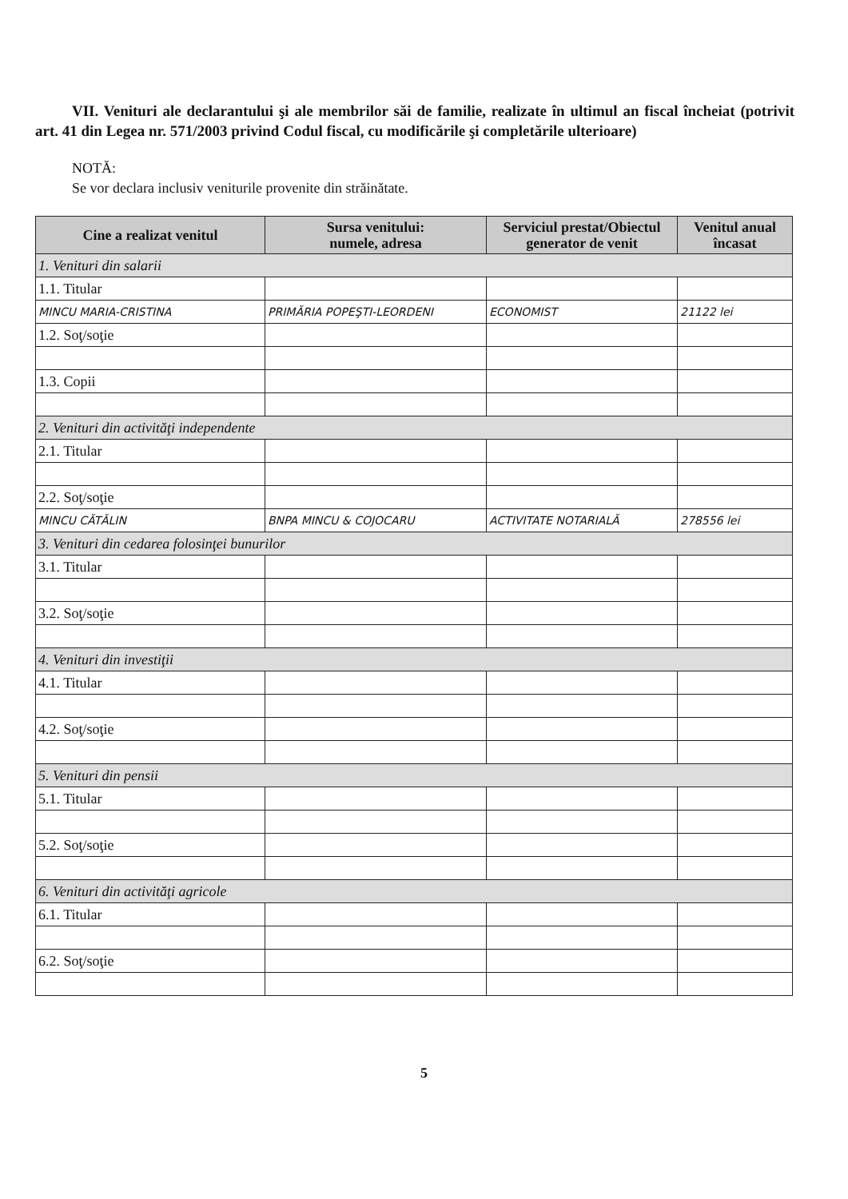VII. Venituri ale declarantului şi ale membrilor săi de familie, realizate în ultimul an fiscal încheiat (potrivit art. 41 din Legea nr. 571/2003 privind Codul fiscal, cu modificările şi completările ulterioare)
NOTĂ:
Se vor declara inclusiv veniturile provenite din străinătate.
| Cine a realizat venitul | Sursa venitului: numele, adresa | Serviciul prestat/Obiectul generator de venit | Venitul anual încasat |
| --- | --- | --- | --- |
| 1. Venituri din salarii | | | |
| 1.1. Titular | | | |
| MINCU MARIA-CRISTINA | PRIMĂRIA POPEŞTI-LEORDENI | ECONOMIST | 21122 lei |
| 1.2. Soţ/soţie | | | |
| 1.3. Copii | | | |
| 2. Venituri din activităţi independente | | | |
| 2.1. Titular | | | |
| 2.2. Soţ/soţie | | | |
| MINCU CĂTĂLIN | BNPA MINCU & COJOCARU | ACTIVITATE NOTARIALĂ | 278556 lei |
| 3. Venituri din cedarea folosinţei bunurilor | | | |
| 3.1. Titular | | | |
| 3.2. Soţ/soţie | | | |
| 4. Venituri din investiţii | | | |
| 4.1. Titular | | | |
| 4.2. Soţ/soţie | | | |
| 5. Venituri din pensii | | | |
| 5.1. Titular | | | |
| 5.2. Soţ/soţie | | | |
| 6. Venituri din activităţi agricole | | | |
| 6.1. Titular | | | |
| 6.2. Soţ/soţie | | | |
5